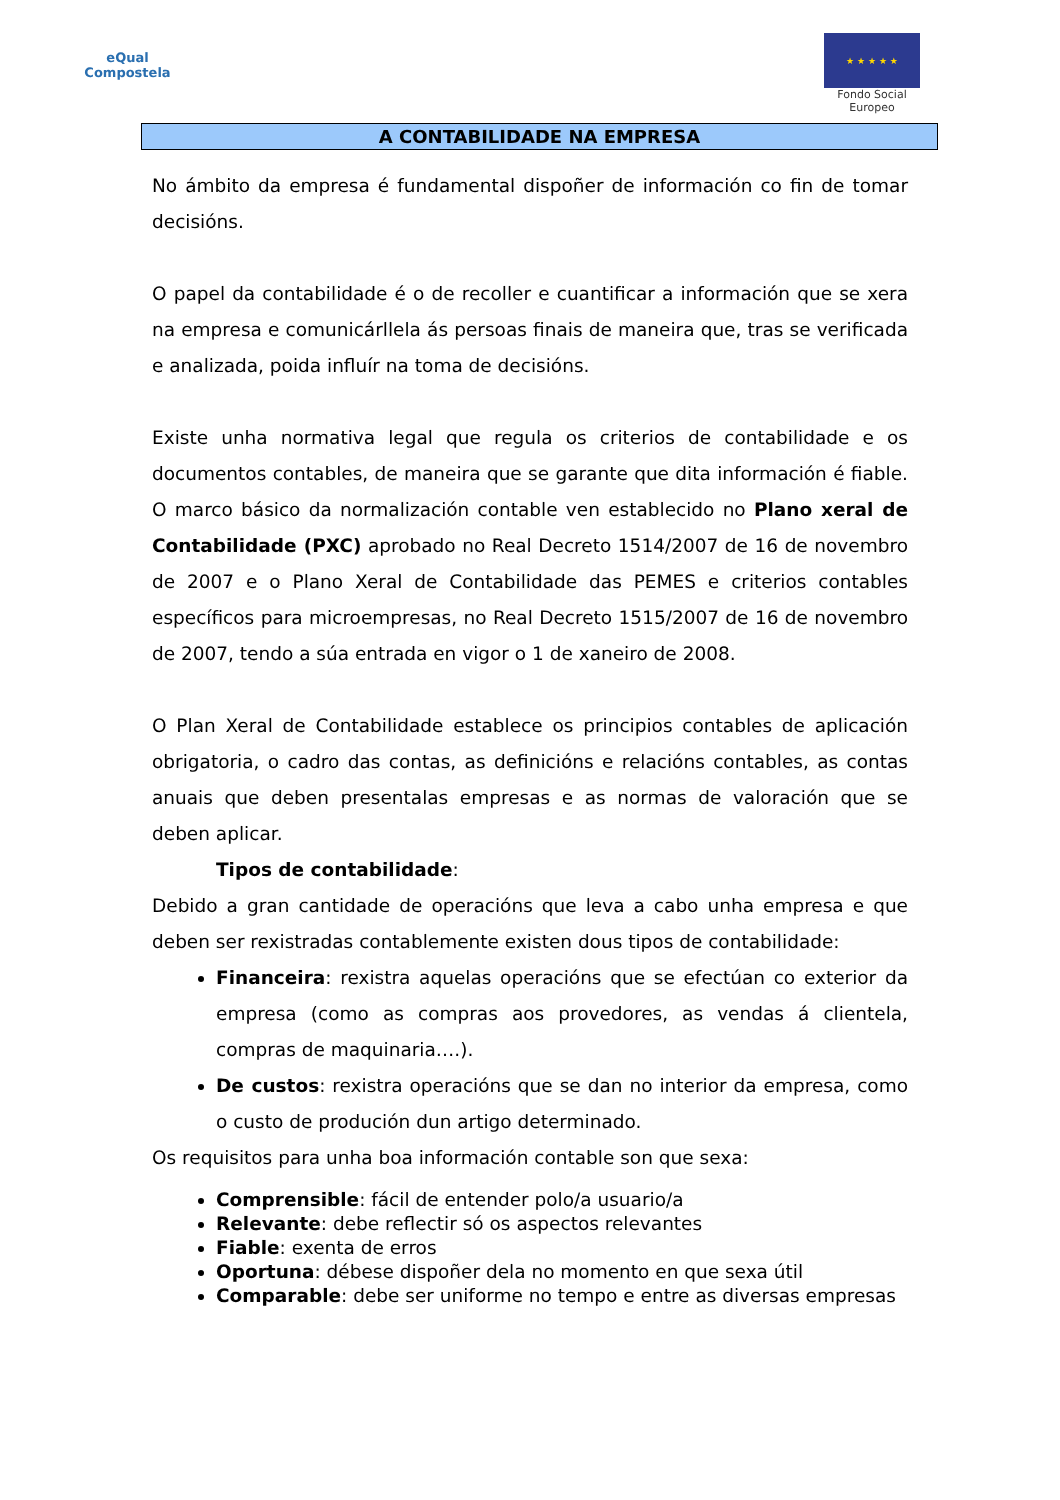eQual
Compostela
★ ★ ★ ★ ★
Fondo Social
Europeo
A CONTABILIDADE NA EMPRESA
No ámbito da empresa é fundamental dispoñer de información co fin de tomar decisións.
O papel da contabilidade é o de recoller e cuantificar a información que se xera na empresa e comunicárllela ás persoas finais de maneira que, tras se verificada e analizada, poida influír na toma de decisións.
Existe unha normativa legal que regula os criterios de contabilidade e os documentos contables, de maneira que se garante que dita información é fiable. O marco básico da normalización contable ven establecido no Plano xeral de Contabilidade (PXC) aprobado no Real Decreto 1514/2007 de 16 de novembro de 2007 e o Plano Xeral de Contabilidade das PEMES e criterios contables específicos para microempresas, no Real Decreto 1515/2007 de 16 de novembro de 2007, tendo a súa entrada en vigor o 1 de xaneiro de 2008.
O Plan Xeral de Contabilidade establece os principios contables de aplicación obrigatoria, o cadro das contas, as definicións e relacións contables, as contas anuais que deben presentalas empresas e as normas de valoración que se deben aplicar.
Tipos de contabilidade:
Debido a gran cantidade de operacións que leva a cabo unha empresa e que deben ser rexistradas contablemente existen dous tipos de contabilidade:
Financeira: rexistra aquelas operacións que se efectúan co exterior da empresa (como as compras aos provedores, as vendas á clientela, compras de maquinaria….).
De custos: rexistra operacións que se dan no interior da empresa, como o custo de produción dun artigo determinado.
Os requisitos para unha boa información contable son que sexa:
Comprensible: fácil de entender polo/a usuario/a
Relevante: debe reflectir só os aspectos relevantes
Fiable: exenta de erros
Oportuna: débese dispoñer dela no momento en que sexa útil
Comparable: debe ser uniforme no tempo e entre as diversas empresas